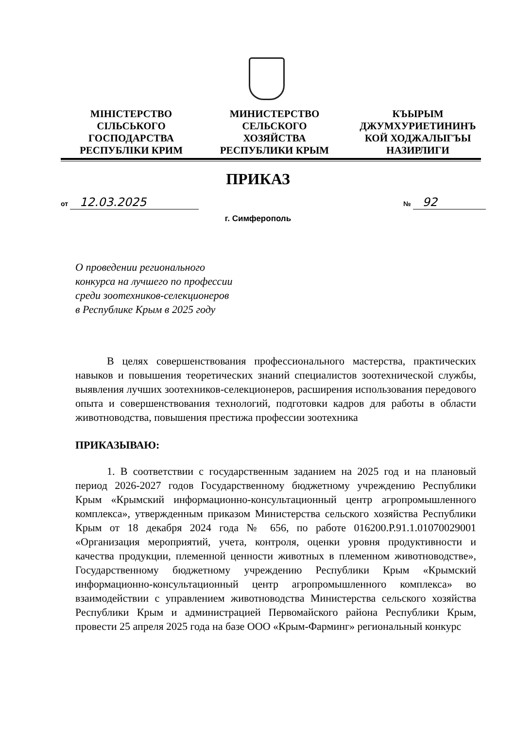МІНІСТЕРСТВО
СІЛЬСЬКОГО
ГОСПОДАРСТВА
РЕСПУБЛІКИ КРИМ
МИНИСТЕРСТВО
СЕЛЬСКОГО ХОЗЯЙСТВА
РЕСПУБЛИКИ КРЫМ
КЪЫРЫМ
ДЖУМХУРИЕТИНИНЪ
КОЙ ХОДЖАЛЫГЪЫ
НАЗИРЛИГИ
ПРИКАЗ
от 12.03.2025 № 92
г. Симферополь
О проведении регионального
конкурса на лучшего по профессии
среди зоотехников-селекционеров
в Республике Крым в 2025 году
В целях совершенствования профессионального мастерства, практических навыков и повышения теоретических знаний специалистов зоотехнической службы, выявления лучших зоотехников-селекционеров, расширения использования передового опыта и совершенствования технологий, подготовки кадров для работы в области животноводства, повышения престижа профессии зоотехника
ПРИКАЗЫВАЮ:
1. В соответствии с государственным заданием на 2025 год и на плановый период 2026-2027 годов Государственному бюджетному учреждению Республики Крым «Крымский информационно-консультационный центр агропромышленного комплекса», утвержденным приказом Министерства сельского хозяйства Республики Крым от 18 декабря 2024 года № 656, по работе 016200.Р.91.1.01070029001 «Организация мероприятий, учета, контроля, оценки уровня продуктивности и качества продукции, племенной ценности животных в племенном животноводстве», Государственному бюджетному учреждению Республики Крым «Крымский информационно-консультационный центр агропромышленного комплекса» во взаимодействии с управлением животноводства Министерства сельского хозяйства Республики Крым и администрацией Первомайского района Республики Крым, провести 25 апреля 2025 года на базе ООО «Крым-Фарминг» региональный конкурс